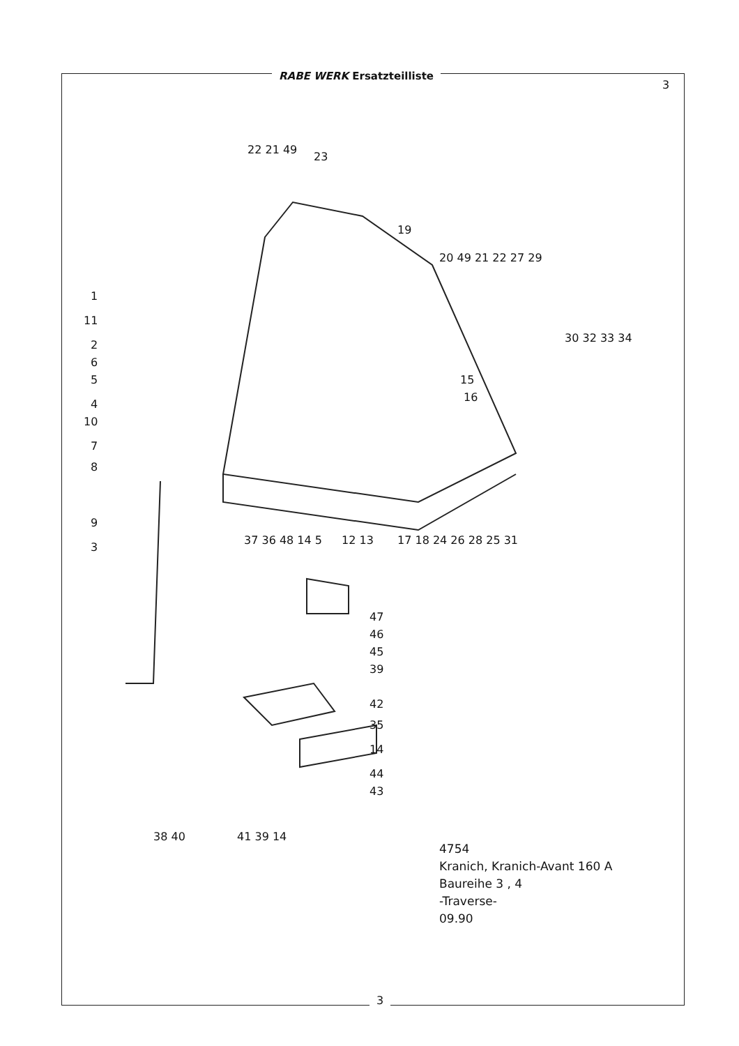RABE WERK Ersatzteilliste
3
1
11
2
6
5
4
10
7
8
9
3
37 36 48 14 5
12 13
17 18 24 26 28 25 31
22 21 49
23
19
20 49 21 22 27 29
30 32 33 34
15
16
47
46
45
39
42
35
14
44
43
38 40
41 39 14
4754
Kranich, Kranich-Avant 160 A
Baureihe 3 , 4
-Traverse-
09.90
3